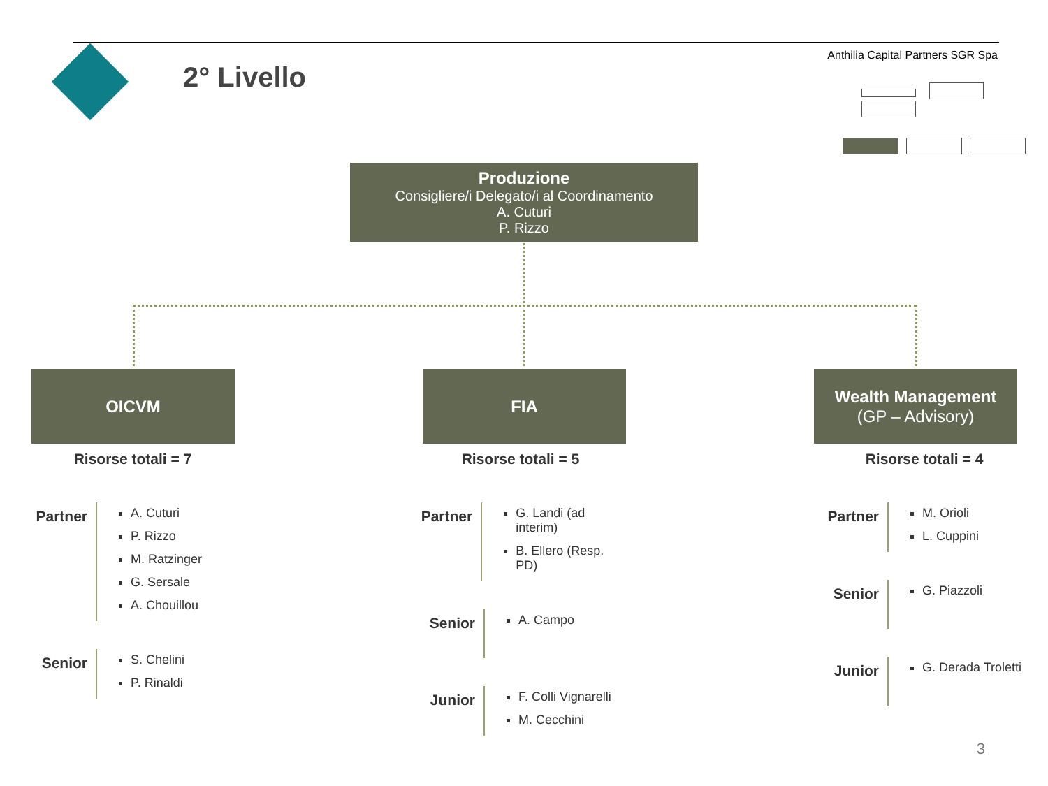2° Livello
Anthilia Capital Partners SGR Spa
Produzione
Consigliere/i Delegato/i al Coordinamento
A. Cuturi
P. Rizzo
OICVM FIA
Wealth Management
(GP – Advisory)
Risorse totali = 7
Partner
A. Cuturi
P. Rizzo
M. Ratzinger
G. Sersale
A. Chouillou
Senior
S. Chelini
P. Rinaldi
Risorse totali = 5
Partner
G. Landi (ad interim)
B. Ellero (Resp. PD)
Senior
A. Campo
Junior
F. Colli Vignarelli
M. Cecchini
Risorse totali = 4
Partner
M. Orioli
L. Cuppini
Senior
G. Piazzoli
Junior
G. Derada Troletti
3